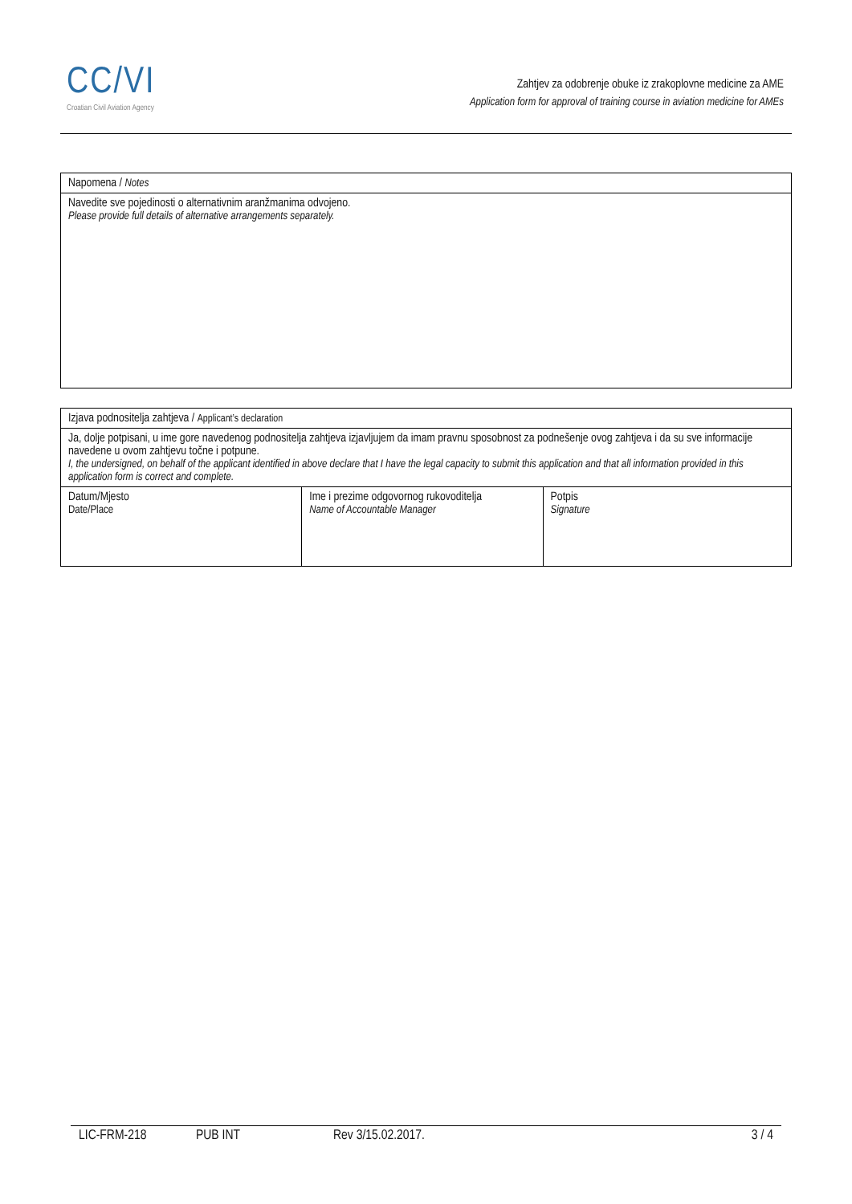CC/VI
Croatian Civil Aviation Agency
Zahtjev za odobrenje obuke iz zrakoplovne medicine za AME
Application form for approval of training course in aviation medicine for AMEs
| Napomena / Notes |
| Navedite sve pojedinosti o alternativnim aranžmanima odvojeno. Please provide full details of alternative arrangements separately. |
| Izjava podnositelja zahtjeva / Applicant’s declaration | | |
| Ja, dolje potpisani, u ime gore navedenog podnositelja zahtjeva izjavljujem da imam pravnu sposobnost za podnešenje ovog zahtjeva i da su sve informacije navedene u ovom zahtjevu točne i potpune. I, the undersigned, on behalf of the applicant identified in above declare that I have the legal capacity to submit this application and that all information provided in this application form is correct and complete. | | |
| Datum/Mjesto Date/Place | Ime i prezime odgovornog rukovoditelja Name of Accountable Manager | Potpis Signature |
LIC-FRM-218 PUB INT Rev 3/15.02.2017. 3 / 4